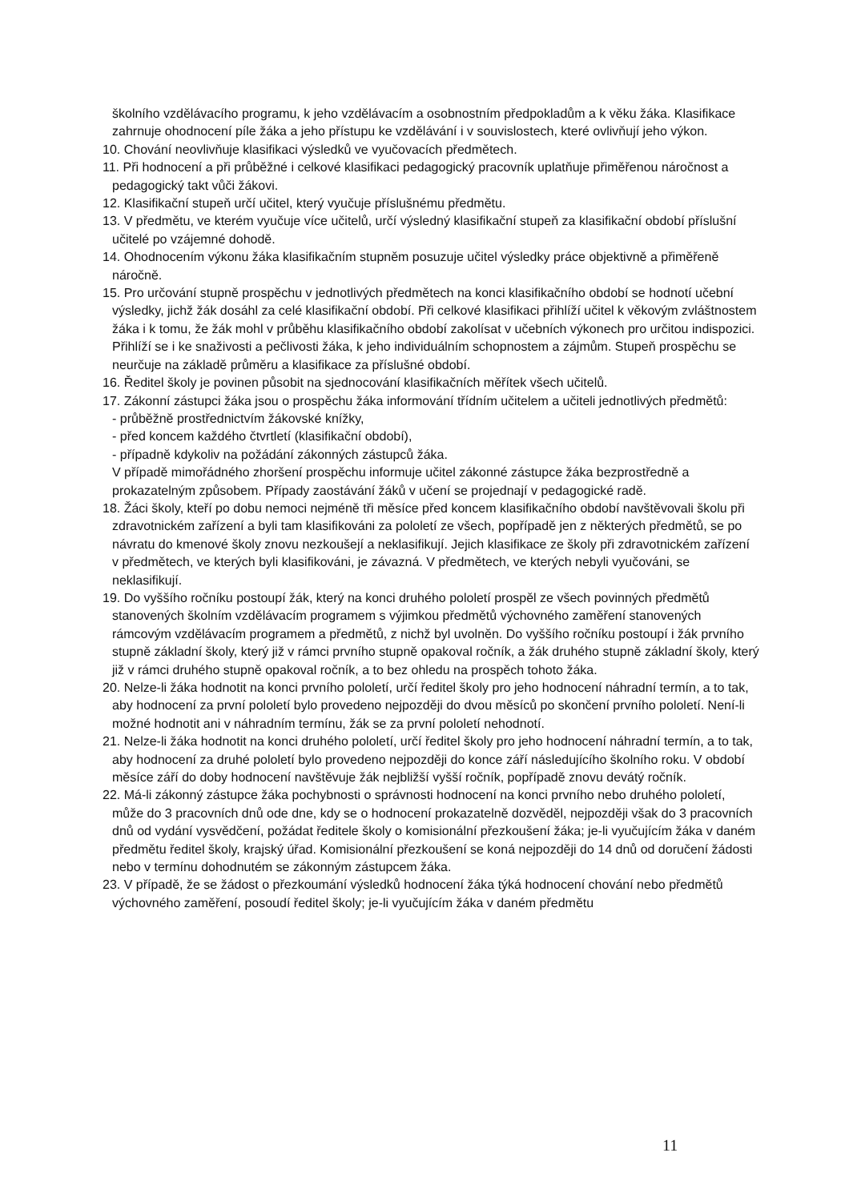školního vzdělávacího programu, k jeho vzdělávacím a osobnostním předpokladům a k věku žáka. Klasifikace zahrnuje ohodnocení píle žáka a jeho přístupu ke vzdělávání i v souvislostech, které ovlivňují jeho výkon.
10. Chování neovlivňuje klasifikaci výsledků ve vyučovacích předmětech.
11. Při hodnocení a při průběžné i celkové klasifikaci pedagogický pracovník uplatňuje přiměřenou náročnost a pedagogický takt vůči žákovi.
12. Klasifikační stupeň určí učitel, který vyučuje příslušnému předmětu.
13. V předmětu, ve kterém vyučuje více učitelů, určí výsledný klasifikační stupeň za klasifikační období příslušní učitelé po vzájemné dohodě.
14. Ohodnocením výkonu žáka klasifikačním stupněm posuzuje učitel výsledky práce objektivně a přiměřeně náročně.
15. Pro určování stupně prospěchu v jednotlivých předmětech na konci klasifikačního období se hodnotí učební výsledky, jichž žák dosáhl za celé klasifikační období. Při celkové klasifikaci přihlíží učitel k věkovým zvláštnostem žáka i k tomu, že žák mohl v průběhu klasifikačního období zakolísat v učebních výkonech pro určitou indispozici. Přihlíží se i ke snaživosti a pečlivosti žáka, k jeho individuálním schopnostem a zájmům. Stupeň prospěchu se neurčuje na základě průměru a klasifikace za příslušné období.
16. Ředitel školy je povinen působit na sjednocování klasifikačních měřítek všech učitelů.
17. Zákonní zástupci žáka jsou o prospěchu žáka informování třídním učitelem a učiteli jednotlivých předmětů:
- průběžně prostřednictvím žákovské knížky,
- před koncem každého čtvrtletí (klasifikační období),
- případně kdykoliv na požádání zákonných zástupců žáka.
V případě mimořádného zhoršení prospěchu informuje učitel zákonné zástupce žáka bezprostředně a prokazatelným způsobem. Případy zaostávání žáků v učení se projednají v pedagogické radě.
18. Žáci školy, kteří po dobu nemoci nejméně tři měsíce před koncem klasifikačního období navštěvovali školu při zdravotnickém zařízení a byli tam klasifikováni za pololetí ze všech, popřípadě jen z některých předmětů, se po návratu do kmenové školy znovu nezkoušejí a neklasifikují. Jejich klasifikace ze školy při zdravotnickém zařízení v předmětech, ve kterých byli klasifikováni, je závazná. V předmětech, ve kterých nebyli vyučováni, se neklasifikují.
19. Do vyššího ročníku postoupí žák, který na konci druhého pololetí prospěl ze všech povinných předmětů stanovených školním vzdělávacím programem s výjimkou předmětů výchovného zaměření stanovených rámcovým vzdělávacím programem a předmětů, z nichž byl uvolněn. Do vyššího ročníku postoupí i žák prvního stupně základní školy, který již v rámci prvního stupně opakoval ročník, a žák druhého stupně základní školy, který již v rámci druhého stupně opakoval ročník, a to bez ohledu na prospěch tohoto žáka.
20. Nelze-li žáka hodnotit na konci prvního pololetí, určí ředitel školy pro jeho hodnocení náhradní termín, a to tak, aby hodnocení za první pololetí bylo provedeno nejpozději do dvou měsíců po skončení prvního pololetí. Není-li možné hodnotit ani v náhradním termínu, žák se za první pololetí nehodnotí.
21. Nelze-li žáka hodnotit na konci druhého pololetí, určí ředitel školy pro jeho hodnocení náhradní termín, a to tak, aby hodnocení za druhé pololetí bylo provedeno nejpozději do konce září následujícího školního roku. V období měsíce září do doby hodnocení navštěvuje žák nejbližší vyšší ročník, popřípadě znovu devátý ročník.
22. Má-li zákonný zástupce žáka pochybnosti o správnosti hodnocení na konci prvního nebo druhého pololetí, může do 3 pracovních dnů ode dne, kdy se o hodnocení prokazatelně dozvěděl, nejpozději však do 3 pracovních dnů od vydání vysvědčení, požádat ředitele školy o komisionální přezkoušení žáka; je-li vyučujícím žáka v daném předmětu ředitel školy, krajský úřad. Komisionální přezkoušení se koná nejpozději do 14 dnů od doručení žádosti nebo v termínu dohodnutém se zákonným zástupcem žáka.
23. V případě, že se žádost o přezkoumání výsledků hodnocení žáka týká hodnocení chování nebo předmětů výchovného zaměření, posoudí ředitel školy; je-li vyučujícím žáka v daném předmětu
11